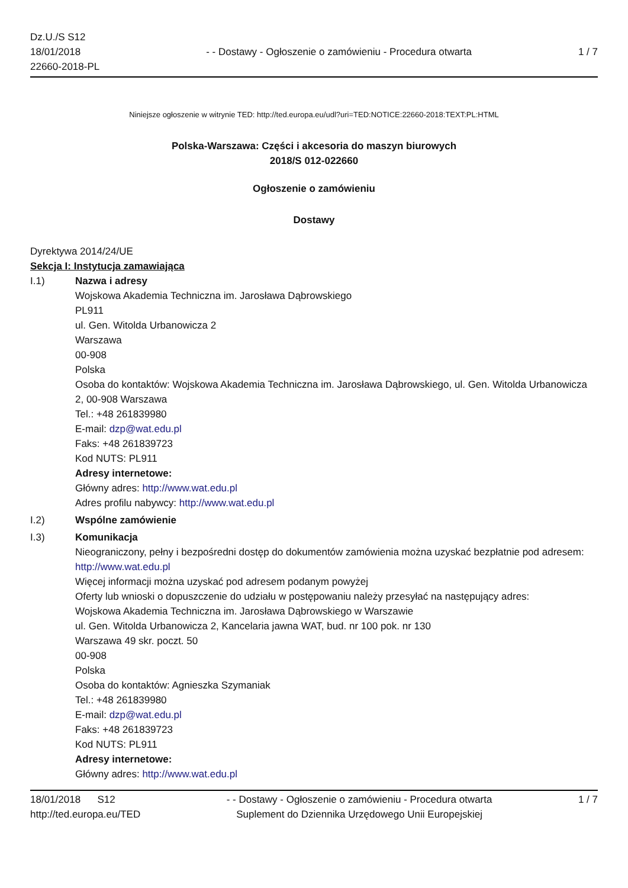Dz.U./S S12
18/01/2018
22660-2018-PL
- - Dostawy - Ogłoszenie o zamówieniu - Procedura otwarta
1 / 7
Niniejsze ogłoszenie w witrynie TED: http://ted.europa.eu/udl?uri=TED:NOTICE:22660-2018:TEXT:PL:HTML
Polska-Warszawa: Części i akcesoria do maszyn biurowych
2018/S 012-022660
Ogłoszenie o zamówieniu
Dostawy
Dyrektywa 2014/24/UE
Sekcja I: Instytucja zamawiająca
I.1) Nazwa i adresy
Wojskowa Akademia Techniczna im. Jarosława Dąbrowskiego
PL911
ul. Gen. Witolda Urbanowicza 2
Warszawa
00-908
Polska
Osoba do kontaktów: Wojskowa Akademia Techniczna im. Jarosława Dąbrowskiego, ul. Gen. Witolda Urbanowicza 2, 00-908 Warszawa
Tel.: +48 261839980
E-mail: dzp@wat.edu.pl
Faks: +48 261839723
Kod NUTS: PL911
Adresy internetowe:
Główny adres: http://www.wat.edu.pl
Adres profilu nabywcy: http://www.wat.edu.pl
I.2) Wspólne zamówienie
I.3) Komunikacja
Nieograniczony, pełny i bezpośredni dostęp do dokumentów zamówienia można uzyskać bezpłatnie pod adresem: http://www.wat.edu.pl
Więcej informacji można uzyskać pod adresem podanym powyżej
Oferty lub wnioski o dopuszczenie do udziału w postępowaniu należy przesyłać na następujący adres:
Wojskowa Akademia Techniczna im. Jarosława Dąbrowskiego w Warszawie
ul. Gen. Witolda Urbanowicza 2, Kancelaria jawna WAT, bud. nr 100 pok. nr 130
Warszawa 49 skr. poczt. 50
00-908
Polska
Osoba do kontaktów: Agnieszka Szymaniak
Tel.: +48 261839980
E-mail: dzp@wat.edu.pl
Faks: +48 261839723
Kod NUTS: PL911
Adresy internetowe:
Główny adres: http://www.wat.edu.pl
18/01/2018 S12
http://ted.europa.eu/TED
- - Dostawy - Ogłoszenie o zamówieniu - Procedura otwarta
Suplement do Dziennika Urzędowego Unii Europejskiej
1 / 7